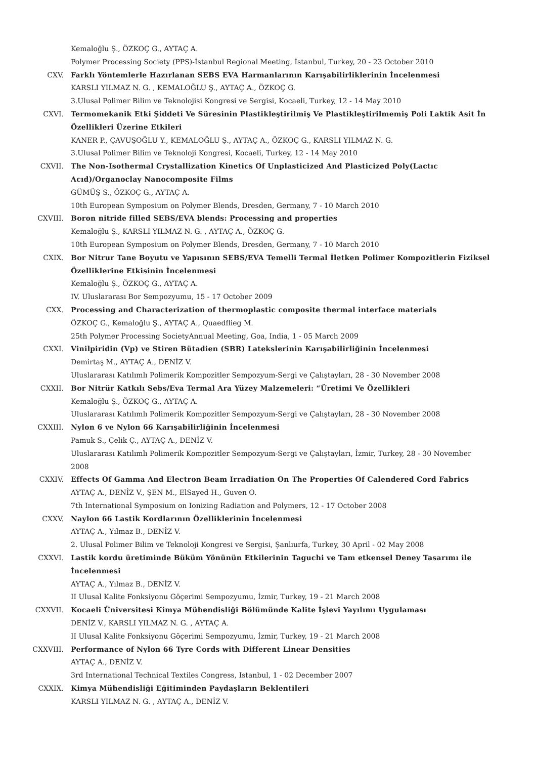Kemaloğlu Ş., ÖZKOÇ G., AYTAÇ A.
Polymer Processing Society (PPS)-İstanbul Regional Meeting, İstanbul, Turkey, 20 - 23 October 2010
CXV. Farklı Yöntemlerle Hazırlanan SEBS EVA Harmanlarının Karışabilirliklerinin İncelenmesi
KARSLI YILMAZ N. G. , KEMALOĞLU Ş., AYTAÇ A., ÖZKOÇ G.
3.Ulusal Polimer Bilim ve Teknolojisi Kongresi ve Sergisi, Kocaeli, Turkey, 12 - 14 May 2010
CXVI. Termomekanik Etki Şiddeti Ve Süresinin Plastikleştirilmiş Ve Plastikleştirilmemiş Poli Laktik Asit İn Özellikleri Üzerine Etkileri
KANER P., ÇAVUŞOĞLU Y., KEMALOĞLU Ş., AYTAÇ A., ÖZKOÇ G., KARSLI YILMAZ N. G.
3.Ulusal Polimer Bilim ve Teknoloji Kongresi, Kocaeli, Turkey, 12 - 14 May 2010
CXVII. The Non-Isothermal Crystallization Kinetics Of Unplasticized And Plasticized Poly(Lactıc Acıd)/Organoclay Nanocomposite Films
GÜMÜŞ S., ÖZKOÇ G., AYTAÇ A.
10th European Symposium on Polymer Blends, Dresden, Germany, 7 - 10 March 2010
CXVIII. Boron nitride filled SEBS/EVA blends: Processing and properties
Kemaloğlu Ş., KARSLI YILMAZ N. G. , AYTAÇ A., ÖZKOÇ G.
10th European Symposium on Polymer Blends, Dresden, Germany, 7 - 10 March 2010
CXIX. Bor Nitrur Tane Boyutu ve Yapısının SEBS/EVA Temelli Termal İletken Polimer Kompozitlerin Fiziksel Özelliklerine Etkisinin İncelenmesi
Kemaloğlu Ş., ÖZKOÇ G., AYTAÇ A.
IV. Uluslararası Bor Sempozyumu, 15 - 17 October 2009
CXX. Processing and Characterization of thermoplastic composite thermal interface materials
ÖZKOÇ G., Kemaloğlu Ş., AYTAÇ A., Quaedflieg M.
25th Polymer Processing SocietyAnnual Meeting, Goa, India, 1 - 05 March 2009
CXXI. Vinilpiridin (Vp) ve Stiren Bütadien (SBR) Lateksleri­nin Karışabilirliğinin İncelenmesi
Demirtaş M., AYTAÇ A., DENİZ V.
Uluslararası Katılımlı Polimerik Kompozitler Sempozyum-Sergi ve Çalıştayları, 28 - 30 November 2008
CXXII. Bor Nitrür Katkılı Sebs/Eva Termal Ara Yüzey Malzemeleri: “Üretimi Ve Özellikleri
Kemaloğlu Ş., ÖZKOÇ G., AYTAÇ A.
Uluslararası Katılımlı Polimerik Kompozitler Sempozyum-Sergi ve Çalıştayları, 28 - 30 November 2008
CXXIII. Nylon 6 ve Nylon 66 Karışabilirliğinin İncelenmesi
Pamuk S., Çelik Ç., AYTAÇ A., DENİZ V.
Uluslararası Katılımlı Polimerik Kompozitler Sempozyum-Sergi ve Çalıştayları, İzmir, Turkey, 28 - 30 November 2008
CXXIV. Effects Of Gamma And Electron Beam Irradiation On The Properties Of Calendered Cord Fabrics
AYTAÇ A., DENİZ V., ŞEN M., ElSayed H., Guven O.
7th International Symposium on Ionizing Radiation and Polymers, 12 - 17 October 2008
CXXV. Naylon 66 Lastik Kordlarının Özelliklerinin İncelenmesi
AYTAÇ A., Yılmaz B., DENİZ V.
2. Ulusal Polimer Bilim ve Teknoloji Kongresi ve Sergisi, Şanlıurfa, Turkey, 30 April - 02 May 2008
CXXVI. Lastik kordu üretiminde Büküm Yönünün Etkilerinin Taguchi ve Tam etkensel Deney Tasarımı ile İncelenmesi
AYTAÇ A., Yılmaz B., DENİZ V.
II Ulusal Kalite Fonksiyonu Göçerimi Sempozyumu, İzmir, Turkey, 19 - 21 March 2008
CXXVII. Kocaeli Üniversitesi Kimya Mühendisliği Bölümünde Kalite İşlevi Yayılımı Uygulaması
DENİZ V., KARSLI YILMAZ N. G. , AYTAÇ A.
II Ulusal Kalite Fonksiyonu Göçerimi Sempozyumu, İzmir, Turkey, 19 - 21 March 2008
CXXVIII. Performance of Nylon 66 Tyre Cords with Different Linear Densities
AYTAÇ A., DENİZ V.
3rd International Technical Textiles Congress, Istanbul, 1 - 02 December 2007
CXXIX. Kimya Mühendisliği Eğitiminden Paydaşların Beklentileri
KARSLI YILMAZ N. G. , AYTAÇ A., DENİZ V.